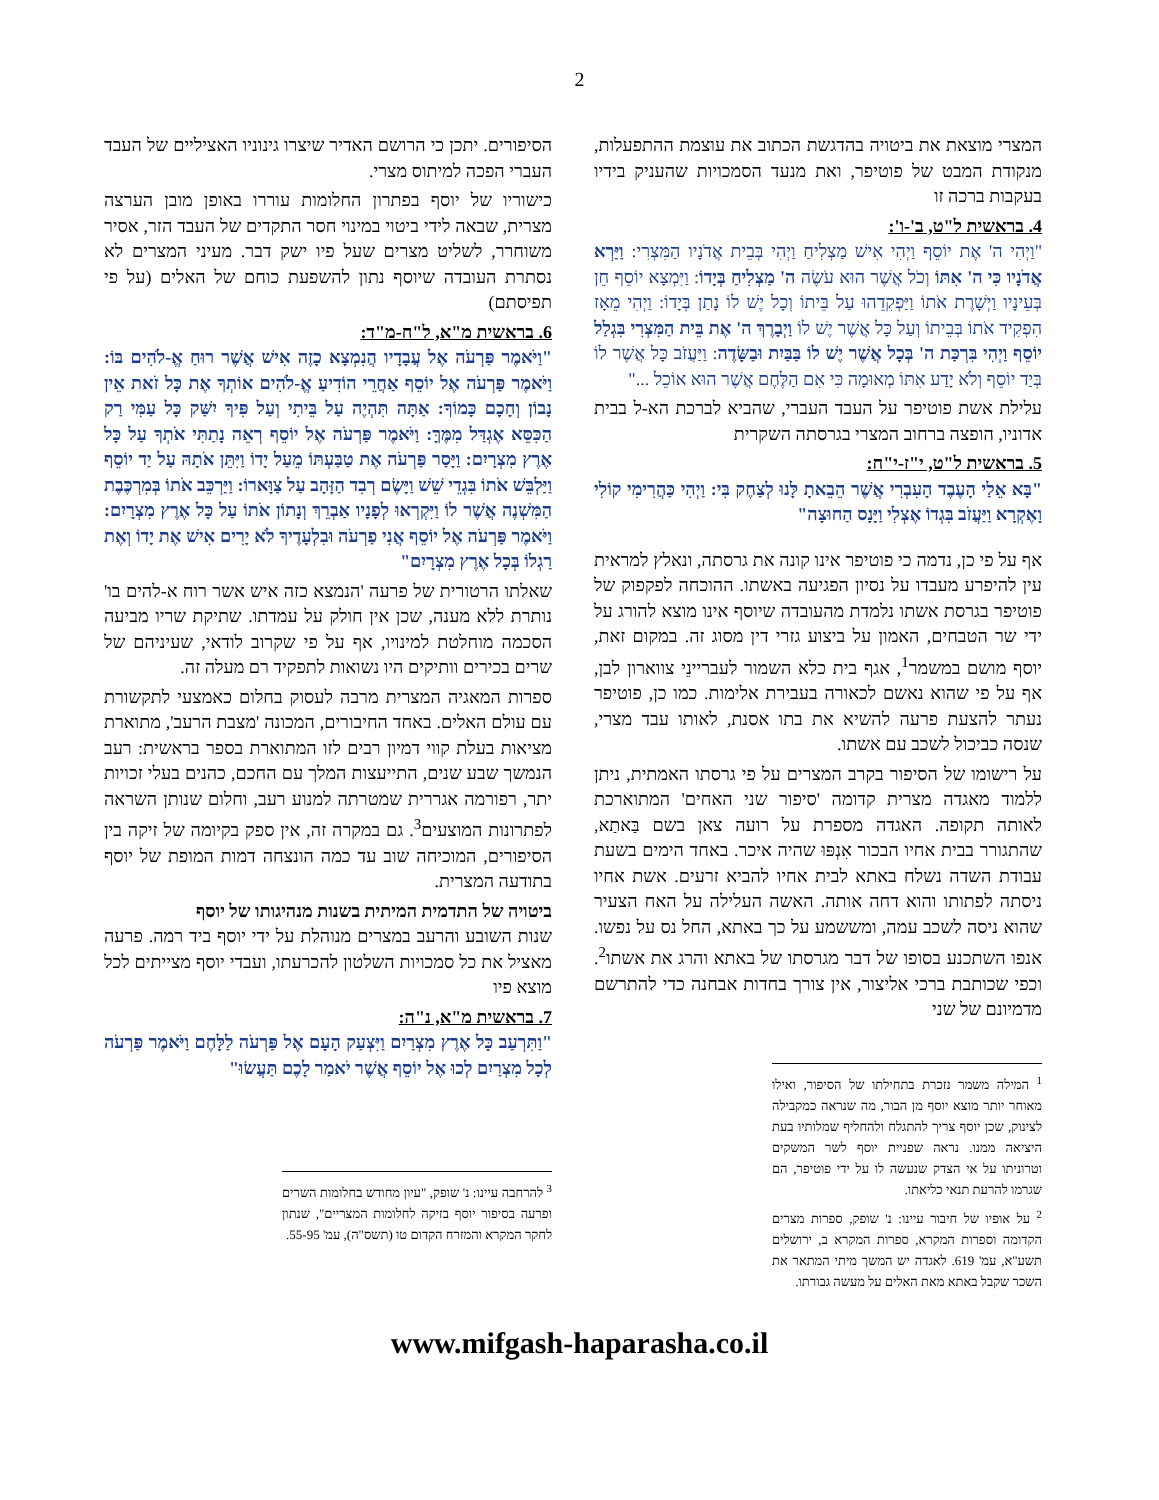2
המצרי מוצאת את ביטויה בהדגשת הכתוב את עוצמת ההתפעלות, מנקודת המבט של פוטיפר, ואת מנעד הסמכויות שהעניק בידיו בעקבות ברכה זו
4. בראשית ל"ט, ב'-ו':
"וַיְהִי ה' אֶת יוֹסֵף וַיְהִי אִישׁ מַצְלִיחַ וַיְהִי בְּבֵית אֲדֹנָיו הַמִּצְרִי: וַיַּרְא אֲדֹנָיו כִּי ה' אִתּוֹ וְכֹל אֲשֶׁר הוּא עֹשֶׂה ה' מַצְלִיחַ בְּיָדוֹ: וַיִּמְצָא יוֹסֵף חֵן בְּעֵינָיו וַיְשָׁרֶת אֹתוֹ וַיַּפְקִדֵהוּ עַל בֵּיתוֹ וְכָל יֶשׁ לוֹ נָתַן בְּיָדוֹ: וַיְהִי מֵאָז הִפְקִיד אֹתוֹ בְּבֵיתוֹ וְעַל כָּל אֲשֶׁר יֶשׁ לוֹ וַיְבָרֶךְ ה' אֶת בֵּית הַמִּצְרִי בִּגְלַל יוֹסֵף וַיְהִי בִּרְכַּת ה' בְּכָל אֲשֶׁר יֶשׁ לוֹ בַּבַּיִת וּבַשָּׂדֶה: וַיַּעֲזֹב כָּל אֲשֶׁר לוֹ בְּיַד יוֹסֵף וְלֹא יָדַע אִתּוֹ מְאוּמָה כִּי אִם הַלֶּחֶם אֲשֶׁר הוּא אוֹכֵל ..."
עלילת אשת פוטיפר על העבד העברי, שהביא לברכת הא-ל בבית אדוניו, הופצה ברחוב המצרי בגרסתה השקרית
5. בראשית ל"ט, י"ז-י"ח:
"בָּא אֵלַי הָעֶבֶד הָעִבְרִי אֲשֶׁר הֵבֵאתָ לָּנוּ לְצַחֶק בִּי: וַיְהִי כַּהֲרִימִי קוֹלִי וָאֶקְרָא וַיַּעֲזֹב בִּגְדוֹ אֶצְלִי וַיָּנָס הַחוּצָה"
אף על פי כן, נדמה כי פוטיפר אינו קונה את גרסתה, ונאלץ למראית עין להיפרע מעבדו על נסיון הפגיעה באשתו. ההוכחה לפקפוק של פוטיפר בגרסת אשתו נלמדת מהעובדה שיוסף אינו מוצא להורג על ידי שר הטבחים, האמון על ביצוע גזרי דין מסוג זה. במקום זאת, יוסף מושם במשמר<sup>1</sup>, אגף בית כלא השמור לעבריינֵי צווארון לבן, אף על פי שהוא נאשם לכאורה בעבירת אלימות. כמו כן, פוטיפר נעתר להצעת פרעה להשיא את בתו אסנת, לאותו עבד מצרי, שנסה כביכול לשכב עם אשתו.
על רישומו של הסיפור בקרב המצרים על פי גרסתו האמתית, ניתן ללמוד מאגדה מצרית קדומה 'סיפור שני האחים' המתוארכת לאותה תקופה. האגדה מספרת על רועה צאן בשם בַּאתַא, שהתגורר בבית אחיו הבכור אִנְפּוּ שהיה איכר. באחד הימים בשעת עבודת השדה נשלח באתא לבית אחיו להביא זרעים. אשת אחיו ניסתה לפתותו והוא דחה אותה. האשה העלילה על האח הצעיר שהוא ניסה לשכב עמה, ומששמע על כך באתא, החל נס על נפשו. אנפו השתכנע בסופו של דבר מגרסתו של באתא והרג את אשתו<sup>2</sup>. וכפי שכותבת ברכי אליצור, אין צורך בחדות אבחנה כדי להתרשם מדמיונם של שני
<sup>1</sup> המילה משמר נזכרת בתחילתו של הסיפור, ואילו מאוחר יותר מוצא יוסף מן הבור, מה שנראה כמקבילה לצינוק, שכן יוסף צריך להתגלח ולהחליף שמלותיו בעת היציאה ממנו. נראה שפניית יוסף לשר המשקים וטרוניתו על אי הצדק שנעשה לו על ידי פוטיפר, הם שגרמו להרעת תנאי כליאתו.
<sup>2</sup> על אופיו של חיבור עיינו: נ' שופק, ספרות מצרים הקדומה וספרות המקרא, ספרות המקרא ב, ירושלים תשע"א, עמ' 619. לאגדה יש המשך מיתי המתאר את השכר שקבל באתא מאת האלים על מעשה גבורתו.
הסיפורים. יתכן כי הרושם האדיר שיצרו גינוניו האציליים של העבד העברי הפכה למיתוס מצרי.
כישוריו של יוסף בפתרון החלומות עוררו באופן מובן הערצה מצרית, שבאה לידי ביטוי במינוי חסר התקדים של העבד הזר, אסיר משוחרר, לשליט מצרים שעל פיו ישק דבר. מעיני המצרים לא נסתרת העובדה שיוסף נתון להשפעת כוחם של האלים (על פי תפיסתם)
6. בראשית מ"א, ל"ח-מ"ד:
"וַיֹּאמֶר פַּרְעֹה אֶל עֲבָדָיו הֲנִמְצָא כָזֶה אִישׁ אֲשֶׁר רוּחַ אֱ-לֹהִים בּוֹ: וַיֹּאמֶר פַּרְעֹה אֶל יוֹסֵף אַחֲרֵי הוֹדִיעַ אֱ-לֹהִים אוֹתְךָ אֶת כָּל זֹאת אֵין נָבוֹן וְחָכָם כָּמוֹךָ: אַתָּה תִּהְיֶה עַל בֵּיתִי וְעַל פִּיךָ יִשַּׁק כָּל עַמִּי רַק הַכִּסֵּא אֶגְדַּל מִמֶּךָּ: וַיֹּאמֶר פַּרְעֹה אֶל יוֹסֵף רְאֵה נָתַתִּי אֹתְךָ עַל כָּל אֶרֶץ מִצְרָיִם: וַיָּסַר פַּרְעֹה אֶת טַבַּעְתּוֹ מֵעַל יָדוֹ וַיִּתֵּן אֹתָהּ עַל יַד יוֹסֵף וַיַּלְבֵּשׁ אֹתוֹ בִּגְדֵי שֵׁשׁ וַיָּשֶׂם רְבִד הַזָּהָב עַל צַוָּארוֹ: וַיַּרְכֵּב אֹתוֹ בְּמִרְכֶּבֶת הַמִּשְׁנֶה אֲשֶׁר לוֹ וַיִּקְרְאוּ לְפָנָיו אַבְרֵךְ וְנָתוֹן אֹתוֹ עַל כָּל אֶרֶץ מִצְרָיִם: וַיֹּאמֶר פַּרְעֹה אֶל יוֹסֵף אֲנִי פַרְעֹה וּבִלְעָדֶיךָ לֹא יָרִים אִישׁ אֶת יָדוֹ וְאֶת רַגְלוֹ בְּכָל אֶרֶץ מִצְרָיִם"
שאלתו הרטורית של פרעה 'הנמצא כזה איש אשר רוח א-להים בו' נותרת ללא מענה, שכן אין חולק על עמדתו. שתיקת שריו מביעה הסכמה מוחלטת למינויו, אף על פי שקרוב לודאי, שעיניהם של שרים בכירים וותיקים היו נשואות לתפקיד רם מעלה זה.
ספרות המאגיה המצרית מרבה לעסוק בחלום כאמצעי לתקשורת עם עולם האלים. באחד החיבורים, המכונה 'מצבת הרעב', מתוארת מציאות בעלת קווי דמיון רבים לזו המתוארת בספר בראשית: רעב הנמשך שבע שנים, התייעצות המלך עם החכם, כהנים בעלי זכויות יתר, רפורמה אגררית שמטרתה למנוע רעב, וחלום שנותן השראה לפתרונות המוצעים<sup>3</sup>. גם במקרה זה, אין ספק בקיומה של זיקה בין הסיפורים, המוכיחה שוב עד כמה הונצחה דמות המופת של יוסף בתודעה המצרית.
ביטויה של התדמית המיתית בשנות מנהיגותו של יוסף
שנות השובע והרעב במצרים מנוהלת על ידי יוסף ביד רמה. פרעה מאציל את כל סמכויות השלטון להכרעתו, ועבדי יוסף מצייתים לכל מוצא פיו
7. בראשית מ"א, נ"ה:
"וַתִּרְעַב כָּל אֶרֶץ מִצְרַיִם וַיִּצְעַק הָעָם אֶל פַּרְעֹה לַלָּחֶם וַיֹּאמֶר פַּרְעֹה לְכָל מִצְרַיִם לְכוּ אֶל יוֹסֵף אֲשֶׁר יֹאמַר לָכֶם תַּעֲשׂוּ"
<sup>3</sup> להרחבה עיינו: נ' שופק, "עיון מחודש בחלומות השרים ופרעה בסיפור יוסף בזיקה לחלומות המצריים", שנתון לחקר המקרא והמזרח הקדום טו (תשס"ה), עמ' 55-95.
www.mifgash-haparasha.co.il